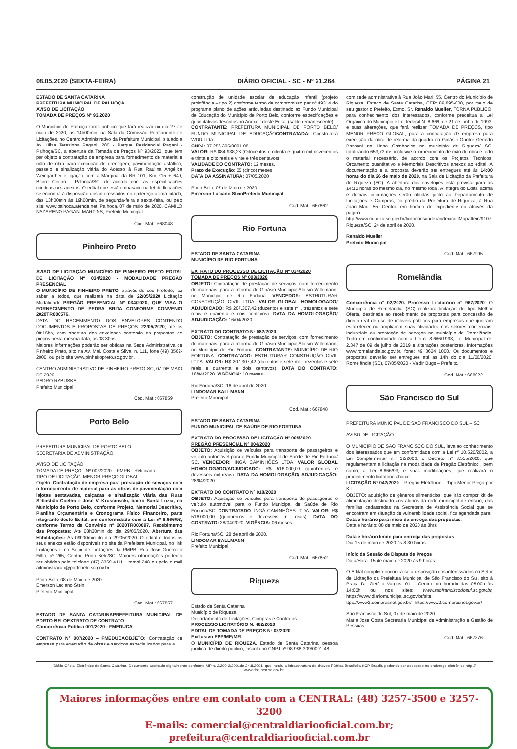08.05.2020 (SEXTA-FEIRA) DIÁRIO OFICIAL - SC - Nº 21.264 PÁGINA 21
ESTADO DE SANTA CATARINA
PREFEITURA MUNICIPAL DE PALHOÇA
AVISO DE LICITAÇÃO
TOMADA DE PREÇOS N° 93/2020
O Município de Palhoça torna público que fará realizar no dia 27 de maio de 2020, às 14h00min, na Sala da Comissão Permanente de Licitações, no Centro Administrativo da Prefeitura Municipal, situado a Av. Hilza Terezinha Pagani, 280 - Parque Residencial Pagani - Palhoça/SC, a abertura da Tomada de Preços Nº 93/2020, que tem por objeto a contratação de empresa para fornecimento de material e mão de obra para execução de drenagem, pavimentação asfáltica, passeio e sinalização viária do Acesso à Rua Raulina Angélica Weingarther e ligação com a Marginal da BR 101, Km 215 + 640, Bairro Centro - Palhoça/SC, de acordo com as especificações contidas nos anexos. O edital que está embasado na lei de licitações se encontra à disposição dos interessados no endereço acima citado, das 13h00min às 19h00min, de segunda-feira a sexta-feira, ou pelo site: www.palhoca.atende.net. Palhoça, 07 de maio de 2020. CAMILO NAZARENO PAGANI MARTINS, Prefeito Municipal.
Cod. Mat.: 668048
Pinheiro Preto
AVISO DE LICITAÇÃO MUNICÍPIO DE PINHEIRO PRETO EDITAL DE LICITAÇÃO Nº 034/2020 - MODALIDADE PREGÃO PRESENCIAL
O MUNICÍPIO DE PINHEIRO PRETO, através de seu Prefeito, faz saber a todos, que realizará na data de 22/05/2020 Licitação Modalidade PREGÃO PRESENCIAL Nº 034/2020, QUE VISA O FORNECIMENTO DE PEDRA BRITA CONFORME CONVENIO 2020TR000576.
DATA DO RECEBIMENTO DOS ENVELOPES CONTENDO DOCUMENTOS E PROPOSTAS DE PREÇOS: 22/05/2020, até às 08:15hs, com abertura dos envelopes contendo as propostas de preços nesta mesma data, às 08:30hs.
Maiores informações poderão ser obtidas na Sede Administrativa de Pinheiro Preto, sito na Av. Mal. Costa e Silva, n. 111, fone (49) 3562-2000, ou pelo site www.pinheiropreto.sc.gov.br .
CENTRO ADMINISTRATIVO DE PINHEIRO PRETO-SC, 07 DE MAIO DE 2020.
PEDRO RABUSKE
Prefeito Municipal
Cod. Mat.: 667859
Porto Belo
PREFEITURA MUNICIPAL DE PORTO BELO
SECRETARIA DE ADMINISTRAÇÃO
AVISO DE LICITAÇÃO
TOMADA DE PREÇO - Nº 003/2020 – PMPB - Retificado
TIPO DE LICITAÇÃO: MENOR PREÇO GLOBAL
Objeto: Contratação de empresa para prestação de serviços com o fornecimento de material para as obras de pavimentação com lajotas sextavadas, calçadas e sinalização viária das Ruas Sebastião Coelho e José V. Kruscinscki, bairro Santa Luzia, no Município de Porto Belo, conforme Projeto, Memorial Descritivo, Planilha Orçamentária e Cronograma Físico Financeiro, parte integrante deste Edital, em conformidade com a Lei nº 8.666/93, conforme Termo de Convênio nº 2020TR000097. Recebimento das Propostas: Até 08h30min do dia 29/05/2020. Abertura das Habilitações: Às 09h00min do dia 29/05/2020. O edital e todos os seus anexos estão disponíveis no site da Prefeitura Municipal, no link Licitações e no Setor de Licitações da PMPB, Rua José Guerreiro Filho, nº 265, Centro, Porto Belo/SC. Maiores informações poderão ser obtidas pelo telefone (47) 3369-4111 - ramal 248 ou pelo e-mail administracao@portobelo.sc.gov.br
Porto Belo, 08 de Maio de 2020
Emerson Luciano Stein
Prefeito Municipal
Cod. Mat.: 667857
ESTADO DE SANTA CATARINAPREFEITURA MUNICIPAL DE PORTO BELOEXTRATO DE CONTRATO
Concorrência Pública 001/2020 - FMEDUCA
CONTRATO N° 007/2020 – FMEDUCAOBJETO: Contratação de empresa para execução de obras e serviços especializados para a
construção de unidade escolar de educação infantil (projeto proinfância – tipo 2) conforme termo de compromisso par n° 49314 do programa plano de ações articuladas destinado ao Fundo Municipal de Educação do Município de Porto Belo, conforme especificações e quantitativos descritos no Anexo I deste Edital (saldo remanescente).
CONTRATANTE: PREFEITURA MUNICIPAL DE PORTO BELO/ FUNDO MUNICIPAL DE EDUCAÇÃOCONTRATADA: Construtora WDD Ltda
CNPJ: 07.256.305/0001-08
VALOR: R$ 884.938,23 (Oitocentos e oitenta e quatro mil novecentos e trinta e oito reais e vinte e três centavos)
VALIDADE DO CONTRATO: 12 meses.
Prazo de Execução: 05 (cinco) meses
DATA DA ASSINATURA: 07/05/2020
Porto Belo, 07 de Maio de 2020.
Emerson Luciano SteinPrefeito Municipal
Cod. Mat.: 667862
Rio Fortuna
ESTADO DE SANTA CATARINA
MUNICÍPIO DE RIO FORTUNA
EXTRATO DO PROCESSO DE LICITAÇÃO Nº 034/2020
TOMADA DE PREÇOS Nº 003/2020
OBJETO: Contratação de prestação de serviços, com fornecimento de materiais, para a reforma do Ginásio Municipal Aloísio Willemann, no Município de Rio Fortuna. VENCEDOR: ESTRUTURAR CONSTRUÇÃO CIVIL LTDA. VALOR GLOBAL HOMOLOGADO/ ADJUDICADO: R$ 207.307,42 (duzentos e sete mil, trezentos e sete reais e quarenta e dois centavos). DATA DA HOMOLOGAÇÃO/ ADJUDICAÇÃO: 16/04/2020.
EXTRATO DO CONTRATO Nº 082/2020
OBJETO: Contratação de prestação de serviços, com fornecimento de materiais, para a reforma do Ginásio Municipal Aloísio Willemann, no Município de Rio Fortuna. CONTRATANTE: MUNICÍPIO DE RIO FORTUNA. CONTRATADO: ESTRUTURAR CONSTRUÇÃO CIVIL LTDA. VALOR: R$ 207.307,42 (duzentos e sete mil, trezentos e sete reais e quarenta e dois centavos). DATA DO CONTRATO: 16/04/2020. VIGÊNCIA: 10 meses.
Rio Fortuna/SC, 16 de abril de 2020.
LINDOMAR BALLMANN
Prefeito Municipal
Cod. Mat.: 667848
ESTADO DE SANTA CATARINA
FUNDO MUNICIPAL DE SAÚDE DE RIO FORTUNA
EXTRATO DO PROCESSO DE LICITAÇÃO Nº 005/2020
PREGÃO PRESENCIAL Nº 004/2020
OBJETO: Aquisição de veículos para transporte de passageiros e veículo automóvel para o Fundo Municipal de Saúde de Rio Fortuna/ SC. VENCEDOR: INGÁ CAMINHÕES LTDA. VALOR GLOBAL HOMOLOGADO/ADJUDICADO: R$ 516.000,00 (quinhentos e dezesseis mil reais). DATA DA HOMOLOGAÇÃO/ ADJUDICAÇÃO: 28/04/2020.
EXTRATO DO CONTRATO Nº 018/2020
OBJETO: Aquisição de veículos para transporte de passageiros e veículo automóvel para o Fundo Municipal de Saúde de Rio Fortuna/SC. CONTRATADO: INGÁ CAMINHÕES LTDA. VALOR: R$ 516.000,00 (quinhentos e dezesseis mil reais). DATA DO CONTRATO: 28/04/2020. VIGÊNCIA: 06 meses.
Rio Fortuna/SC, 28 de abril de 2020.
LINDOMAR BALLMANN
Prefeito Municipal
Cod. Mat.: 667852
Riqueza
Estado de Santa Catarina
Município de Riqueza
Departamento de Licitações, Compras e Contratos
PROCESSO LICITATÓRIO N. 482/2020
EDITAL DE TOMADA DE PREÇOS Nº 03/2020
Exclusivo EPP/ME/MEI
O MUNICÍPIO DE RIQUEZA, Estado de Santa Catarina, pessoa jurídica de direito público, inscrito no CNPJ nº 98.988.309/0001-48,
com sede administrativa à Rua João Mari, 55, Centro do Município de Riqueza, Estado de Santa Catarina, CEP: 89.895-000, por meio de seu gestor o Prefeito, Exmo. Sr. Renaldo Mueller, TORNA PÚBLICO, para conhecimento dos interessados, conforme preceitua a Lei Orgânica do Município e Lei federal N. 8.666, de 21 de junho de 1993, e suas alterações, que fará realizar TOMADA DE PREÇOS, tipo MENOR PREÇO GLOBAL, para a contratação de empresa para execução da obra de reforma da quadra do Ginásio Onofre Geraldo Bassani na Linha Cambocica no município de Riqueza/ SC, totalizando 653,73 m², inclusive o fornecimento de mão de obra e todo o material necessário, de acordo com os Projetos Técnicos, Orçamento quantitativo e Memoriais Descritivos anexos ao edital. A documentação e a proposta deverão ser entregues até às 14:00 horas do dia 26 de maio de 2020, na Sala de Licitação da Prefeitura de Riqueza (SC). A abertura dos envelopes está prevista para às 14:10 horas do mesmo dia, no mesmo local. A íntegra do Edital acima e demais informações serão obtidas junto ao Departamento de Licitações e Compras, no prédio da Prefeitura de Riqueza, à Rua João Mari, 55, Centro, em horário de expediente ou através da página: http://www.riqueza.sc.gov.br/licitacoes/index/index/codMapaItem/9107.
Riqueza/SC, 24 de abril de 2020.
Renaldo Mueller
Prefeito Municipal
Cod. Mat.: 667995
Romelândia
Concorrência n° 02/2020. Processo Licitatório n° 967/2020. O Município de Romelândia (SC) realizará licitação do tipo Melhor Oferta, destinada ao recebimento de propostas para concessão de direito real de uso de imóveis públicos para empresas que queiram estabelecer ou ampliarem suas atividades nos setores comerciais, industriais ou prestação de serviços no município de Romelândia. Tudo em conformidade com a Lei n. 8.666/1993, Lei Municipal nº. 2.347 de 09 de julho de 2019 e alterações posteriores. Informações www.romelandia.sc.gov.br, fone: 49 3624 1000. Os documentos e propostas deverão ser entregues até as 14h do dia 11/06/2020. Romelândia (SC), 07/05/2020 - Valdir Bugs – Prefeito.
Cod. Mat.: 668022
São Francisco do Sul
PREFEITURA MUNICIPAL DE SAO FRANCISCO DO SUL – SC
AVISO DE LICITAÇÃO
O MUNICIPIO DE SAO FRANCISCO DO SUL, leva ao conhecimento dos interessados que em conformidade com a Lei nº 10.520/2002, a Lei Complementar n.º 12/2006, o Decreto nº 3.555/2000, que regulamentam a licitação na modalidade de Pregão Eletrônico , bem como, a Lei 8.666/93, e suas modificações, que realizará o procedimento licitatório abaixo:
LICITAÇÃO Nº 042/2020 – Pregão Eletrônico – Tipo Menor Preço por Kit
OBJETO: aquisição de gêneros alimentícios, que irão compor kit de alimentação destinado aos alunos da rede municipal de ensino, das famílias cadastradas na Secretaria de Assistência Social que se encontram em situação de vulnerabilidade social, fica agendada para:
Data e horário para início da entrega das propostas:
Data e horário: 08 de maio de 2020 às 8hrs.
Data e horário limite para entrega das propostas:
Dia 15 de maio de 2020 às 8:30 horas.
Início da Sessão de Disputa de Preços
Data/Hora: 15 de maio de 2020 às 9 horas
O Edital completo encontra-se a disposição dos interessados no Setor de Licitação da Prefeitura Municipal de São Francisco do Sul, sito à Praça Dr. Getúlio Vargas, 01 – Centro, no horário das 08:00h às 14:00h ou nos sites: www.saofranciscodosul.sc.gov.br, https://www.diariomunicipal.sc.gov.br/site; ttps://www2.comprasnet.gov.br/" https://www2.comprasnet.gov.br/
São Francisco do Sul, 07 de maio de 2020.
Maria Jose Costa Secretaria Municipal de Administração e Gestão de Pessoas
Cod. Mat.: 667876
Diário Oficial Eletrônico de Santa Catarina. Documento assinado digitalmente conforme MP n. 2.200-2/2001de 24.8.2001, que incluiu a infraestrutura de chaves Pública Brasileira (ICP-Brasil), podendo ser acessado no endereço eletrônico http:// www.doe.sea.sc.gov.br.
Maiores informações entre em contato com a CENTRAL: (48) 3257-3500 e 3257-3200
E-mails: comercial@centraldiariooficial.com.br; prefeitura@centraldiariooficial.com.br